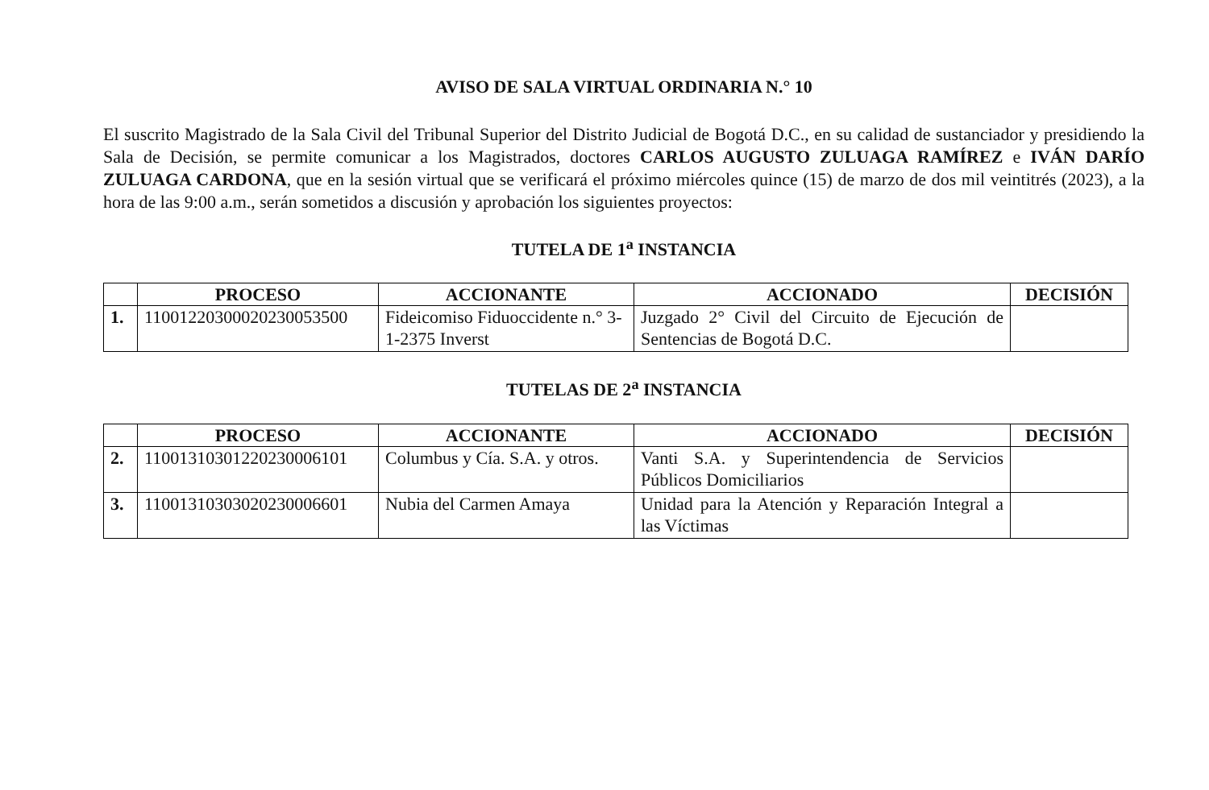AVISO DE SALA VIRTUAL ORDINARIA N.° 10
El suscrito Magistrado de la Sala Civil del Tribunal Superior del Distrito Judicial de Bogotá D.C., en su calidad de sustanciador y presidiendo la Sala de Decisión, se permite comunicar a los Magistrados, doctores CARLOS AUGUSTO ZULUAGA RAMÍREZ e IVÁN DARÍO ZULUAGA CARDONA, que en la sesión virtual que se verificará el próximo miércoles quince (15) de marzo de dos mil veintitrés (2023), a la hora de las 9:00 a.m., serán sometidos a discusión y aprobación los siguientes proyectos:
TUTELA DE 1<sup>a</sup> INSTANCIA
| | PROCESO | ACCIONANTE | ACCIONADO | DECISIÓN |
| --- | --- | --- | --- | --- |
| 1. | 11001220300020230053500 | Fideicomiso Fiduoccidente n.° 3-1-2375 Inverst | Juzgado 2° Civil del Circuito de Ejecución de Sentencias de Bogotá D.C. | |
TUTELAS DE 2<sup>a</sup> INSTANCIA
| | PROCESO | ACCIONANTE | ACCIONADO | DECISIÓN |
| --- | --- | --- | --- | --- |
| 2. | 11001310301220230006101 | Columbus y Cía. S.A. y otros. | Vanti S.A. y Superintendencia de Servicios Públicos Domiciliarios | |
| 3. | 11001310303020230006601 | Nubia del Carmen Amaya | Unidad para la Atención y Reparación Integral a las Víctimas | |